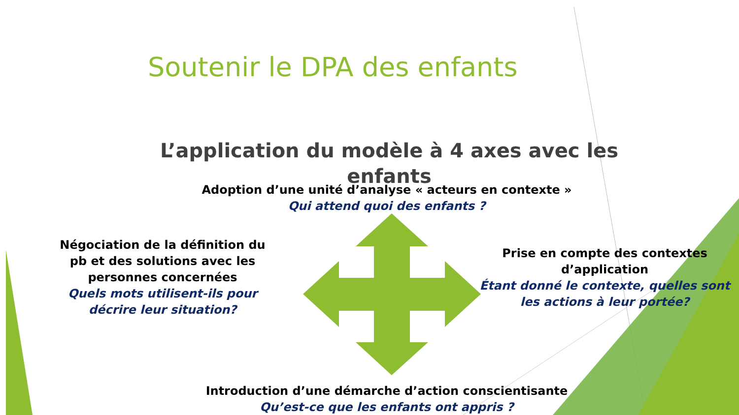Soutenir le DPA des enfants
L’application du modèle à 4 axes avec les enfants
Adoption d’une unité d’analyse « acteurs en contexte »
Qui attend quoi des enfants ?
Négociation de la définition du pb et des solutions avec les personnes concernées
Quels mots utilisent-ils pour décrire leur situation?
Prise en compte des contextes d’application
Étant donné le contexte, quelles sont les actions à leur portée?
Introduction d’une démarche d’action conscientisante
Qu’est-ce que les enfants ont appris ?